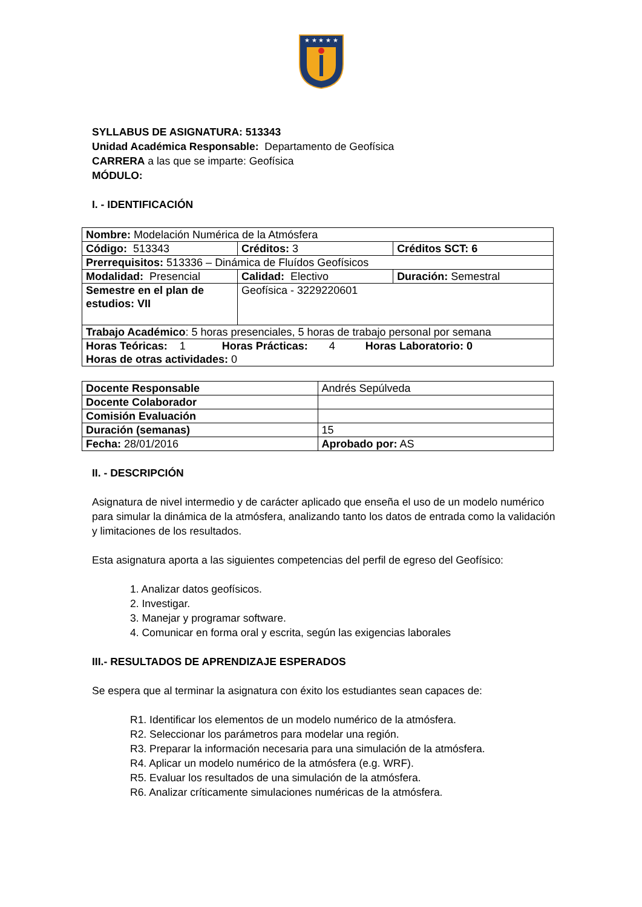★ ★ ★ ★ ★
SYLLABUS DE ASIGNATURA: 513343
Unidad Académica Responsable: Departamento de Geofísica
CARRERA a las que se imparte: Geofísica
MÓDULO:
I. - IDENTIFICACIÓN
| Nombre: Modelación Numérica de la Atmósfera | | |
| Código: 513343 | Créditos: 3 | Créditos SCT: 6 |
| Prerrequisitos: 513336 – Dinámica de Fluídos Geofísicos | | |
| Modalidad: Presencial | Calidad: Electivo | Duración: Semestral |
| Semestre en el plan de estudios: VII | Geofísica - 3229220601 | |
| Trabajo Académico : 5 horas presenciales, 5 horas de trabajo personal por semana | | |
| Horas Teóricas: 1 Horas Prácticas: 4 Horas Laboratorio: 0 Horas de otras actividades: 0 | | |
| Docente Responsable | Andrés Sepúlveda |
| Docente Colaborador | |
| Comisión Evaluación | |
| Duración (semanas) | 15 |
| Fecha: 28/01/2016 | Aprobado por: AS |
II. - DESCRIPCIÓN
Asignatura de nivel intermedio y de carácter aplicado que enseña el uso de un modelo numérico para simular la dinámica de la atmósfera, analizando tanto los datos de entrada como la validación y limitaciones de los resultados.
Esta asignatura aporta a las siguientes competencias del perfil de egreso del Geofísico:
1. Analizar datos geofísicos.
2. Investigar.
3. Manejar y programar software.
4. Comunicar en forma oral y escrita, según las exigencias laborales
III.- RESULTADOS DE APRENDIZAJE ESPERADOS
Se espera que al terminar la asignatura con éxito los estudiantes sean capaces de:
R1. Identificar los elementos de un modelo numérico de la atmósfera.
R2. Seleccionar los parámetros para modelar una región.
R3. Preparar la información necesaria para una simulación de la atmósfera.
R4. Aplicar un modelo numérico de la atmósfera (e.g. WRF).
R5. Evaluar los resultados de una simulación de la atmósfera.
R6. Analizar críticamente simulaciones numéricas de la atmósfera.